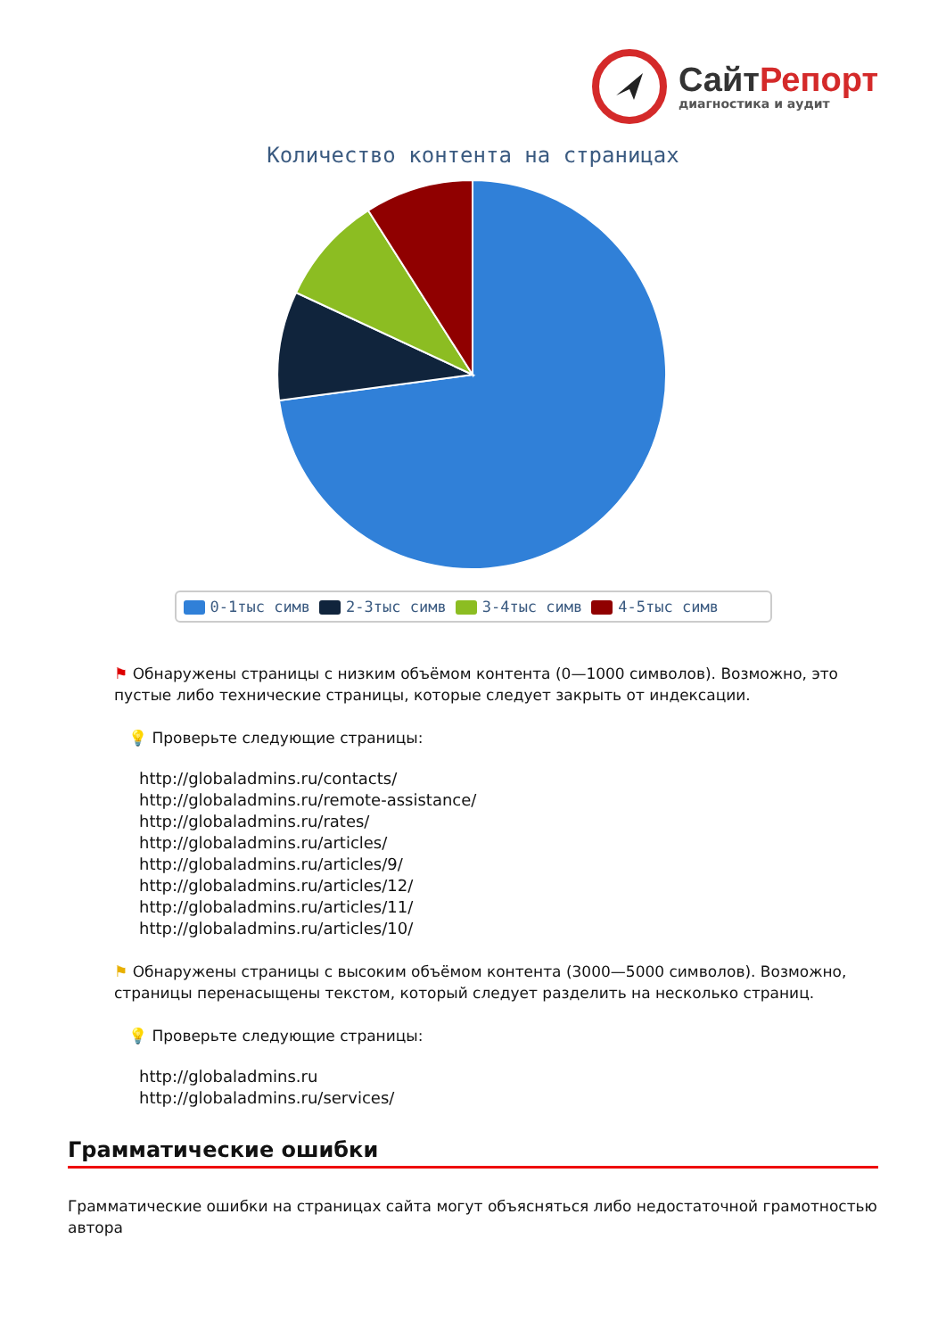СайтРепорт
диагностика и аудит
Количество контента на страницах
0-1тыс симв 2-3тыс симв 3-4тыс симв 4-5тыс симв
⚑ Обнаружены страницы с низким объёмом контента (0—1000 символов). Возможно, это пустые либо технические страницы, которые следует закрыть от индексации.
💡 Проверьте следующие страницы:
http://globaladmins.ru/contacts/
http://globaladmins.ru/remote-assistance/
http://globaladmins.ru/rates/
http://globaladmins.ru/articles/
http://globaladmins.ru/articles/9/
http://globaladmins.ru/articles/12/
http://globaladmins.ru/articles/11/
http://globaladmins.ru/articles/10/
⚑ Обнаружены страницы с высоким объёмом контента (3000—5000 символов). Возможно, страницы перенасыщены текстом, который следует разделить на несколько страниц.
💡 Проверьте следующие страницы:
http://globaladmins.ru
http://globaladmins.ru/services/
Грамматические ошибки
Грамматические ошибки на страницах сайта могут объясняться либо недостаточной грамотностью автора